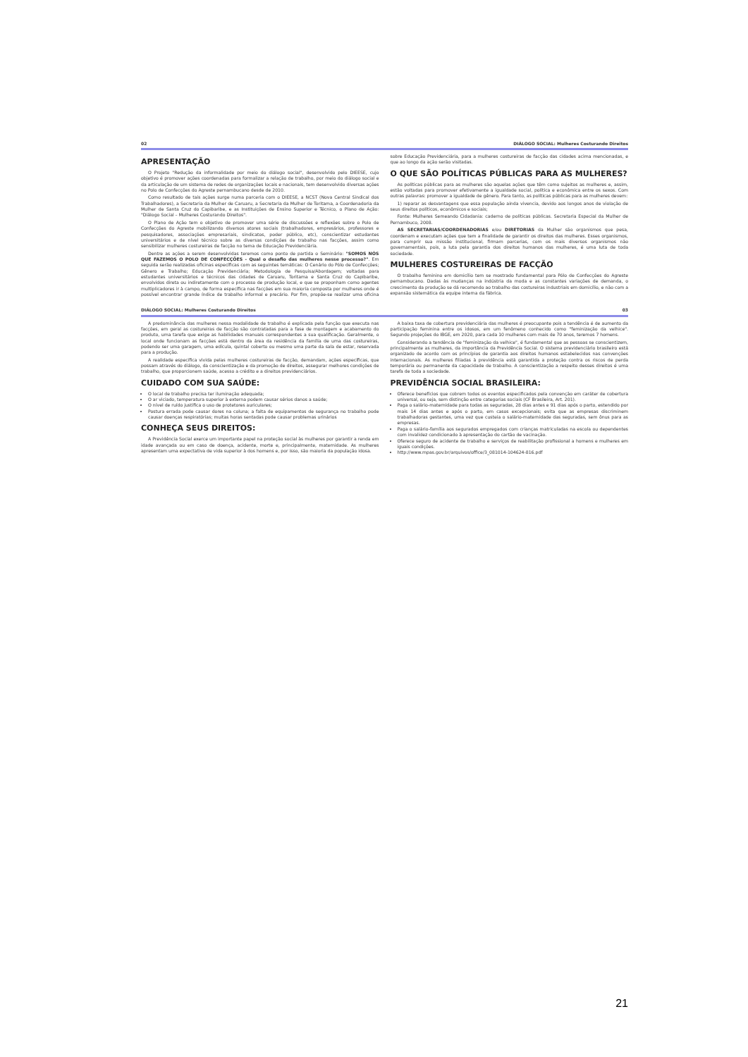02 DIÁLOGO SOCIAL: Mulheres Costurando Direitos
APRESENTAÇÃO
O Projeto "Redução da informalidade por meio do diálogo social", desenvolvido pelo DIEESE, cujo objetivo é promover ações coordenadas para formalizar a relação de trabalho, por meio do diálogo social e da articulação de um sistema de redes de organizações locais e nacionais, tem desenvolvido diversas ações no Polo de Confecções do Agreste pernambucano desde de 2010.
Como resultado de tais ações surge numa parceria com o DIEESE, a NCST (Nova Central Sindical dos Trabalhadores), a Secretaria da Mulher de Caruaru, a Secretaria da Mulher de Toritama, a Coordenadoria da Mulher de Santa Cruz do Capibaribe, e as Instituições de Ensino Superior e Técnico, o Plano de Ação: "Diálogo Social – Mulheres Costurando Direitos".
O Plano de Ação tem o objetivo de promover uma série de discussões e reflexões sobre o Polo de Confecções do Agreste mobilizando diversos atores sociais (trabalhadores, empresários, professores e pesquisadores, associações empresariais, sindicatos, poder público, etc), conscientizar estudantes universitários e de nível técnico sobre as diversas condições de trabalho nas facções, assim como sensibilizar mulheres costureiras de facção no tema de Educação Previdenciária.
Dentre as ações a serem desenvolvidas teremos como ponto de partida o Seminário: "SOMOS NÓS QUE FAZEMOS O POLO DE CONFECÇÕES - Qual o desafio das mulheres nesse processo?". Em seguida serão realizadas oficinas específicas com as seguintes temáticas: O Cenário do Pólo de Confecções; Gênero e Trabalho; Educação Previdenciária; Metodologia de Pesquisa/Abordagem; voltadas para estudantes universitários e técnicos das cidades de Caruaru, Toritama e Santa Cruz do Capibaribe, envolvidos direta ou indiretamente com o processo de produção local, e que se proponham como agentes multiplicadores ir à campo, de forma específica nas facções em sua maioria composta por mulheres onde é possível encontrar grande índice de trabalho informal e precário. Por fim, propõe-se realizar uma oficina sobre Educação Previdenciária, para a mulheres costureiras de facção das cidades acima mencionadas, e que ao longo da ação serão visitadas.
O QUE SÃO POLÍTICAS PÚBLICAS PARA AS MULHERES?
As políticas públicas para as mulheres são aquelas ações que têm como sujeitos as mulheres e, assim, estão voltadas para promover efetivamente a igualdade social, política e econômica entre os sexos. Com outras palavras: promover a igualdade de gênero. Para tanto, as políticas públicas para as mulheres devem:
1) reparar as desvantagens que essa população ainda vivencia, devido aos longos anos de violação de seus direitos políticos, econômicos e sociais;
Fonte: Mulheres Semeando Cidadania: caderno de políticas públicas. Secretaria Especial da Mulher de Pernambuco, 2008.
AS SECRETARIAS/COORDENADORIAS e/ou DIRETORIAS da Mulher são organismos que pesa, coordenam e executam ações que tem a finalidade de garantir os direitos das mulheres. Esses organismos, para cumprir sua missão institucional, firmam parcerias, com os mais diversos organismos não governamentais, pois, a luta pela garantia dos direitos humanos das mulheres, é uma luta de toda sociedade.
MULHERES COSTUREIRAS DE FACÇÃO
O trabalho feminino em domicílio tem se mostrado fundamental para Pólo de Confecções do Agreste pernambucano. Dadas às mudanças na indústria da moda e as constantes variações de demanda, o crescimento da produção se dá recorrendo ao trabalho das costureiras industriais em domicílio, e não com a expansão sistemática da equipe interna da fábrica.
DIÁLOGO SOCIAL: Mulheres Costurando Direitos 03
A predominância das mulheres nessa modalidade de trabalho é explicada pela função que executa nas facções, em geral as costureiras de facção são contratadas para a fase de montagem e acabamento do produto, uma tarefa que exige as habilidades manuais correspondentes a sua qualificação. Geralmente, o local onde funcionam as facções está dentro da área da residência da família de uma das costureiras, podendo ser uma garagem, uma edícula, quintal coberto ou mesmo uma parte da sala de estar, reservada para a produção.
A realidade específica vivida pelas mulheres costureiras de facção, demandam, ações específicas, que possam através do diálogo, da conscientização e da promoção de direitos, assegurar melhores condições de trabalho, que proporcionem saúde, acesso a crédito e a direitos previdenciários.
CUIDADO COM SUA SAÚDE:
O local de trabalho precisa ter iluminação adequada;
O ar viciado, temperatura superior à externa podem causar sérios danos a saúde;
O nível de ruído justifica o uso de protetores auriculares;
Postura errada pode causar dores na coluna; a falta de equipamentos de segurança no trabalho pode causar doenças respiratórias; muitas horas sentadas pode causar problemas urinários
CONHEÇA SEUS DIREITOS:
A Previdência Social exerce um importante papel na proteção social às mulheres por garantir a renda em idade avançada ou em caso de doença, acidente, morte e, principalmente, maternidade. As mulheres apresentam uma expectativa de vida superior à dos homens e, por isso, são maioria da população idosa.
A baixa taxa de cobertura previdenciária das mulheres é preocupante pois a tendência é de aumento da participação feminina entre os idosos, em um fenômeno conhecido como "feminização da velhice". Segundo projeções do IBGE, em 2020, para cada 10 mulheres com mais de 70 anos, teremos 7 homens.
Considerando a tendência de "feminização da velhice", é fundamental que as pessoas se conscientizem, principalmente as mulheres, da importância da Previdência Social. O sistema previdenciário brasileiro está organizado de acordo com os princípios de garantia aos direitos humanos estabelecidos nas convenções internacionais. As mulheres filiadas à previdência está garantida a proteção contra os riscos de perda temporária ou permanente da capacidade de trabalho. A conscientização a respeito desses direitos é uma tarefa de toda a sociedade.
PREVIDÊNCIA SOCIAL BRASILEIRA:
Oferece benefícios que cobrem todos os eventos especificados pela convenção em caráter de cobertura universal, ou seja, sem distinção entre categorias sociais (CF Brasileira, Art. 201).
Paga o salário-maternidade para todas as seguradas, 28 dias antes e 91 dias após o parto, estendido por mais 14 dias antes e após o parto, em casos excepcionais; evita que as empresas discriminem trabalhadoras gestantes, uma vez que custeia o salário-maternidade das seguradas, sem ônus para as empresas.
Paga o salário-família aos segurados empregados com crianças matriculadas na escola ou dependentes com invalidez condicionado à apresentação do cartão de vacinação.
Oferece seguro de acidente de trabalho e serviços de reabilitação profissional a homens e mulheres em iguais condições.
http://www.mpas.gov.br/arquivos/office/3_081014-104624-816.pdf
21